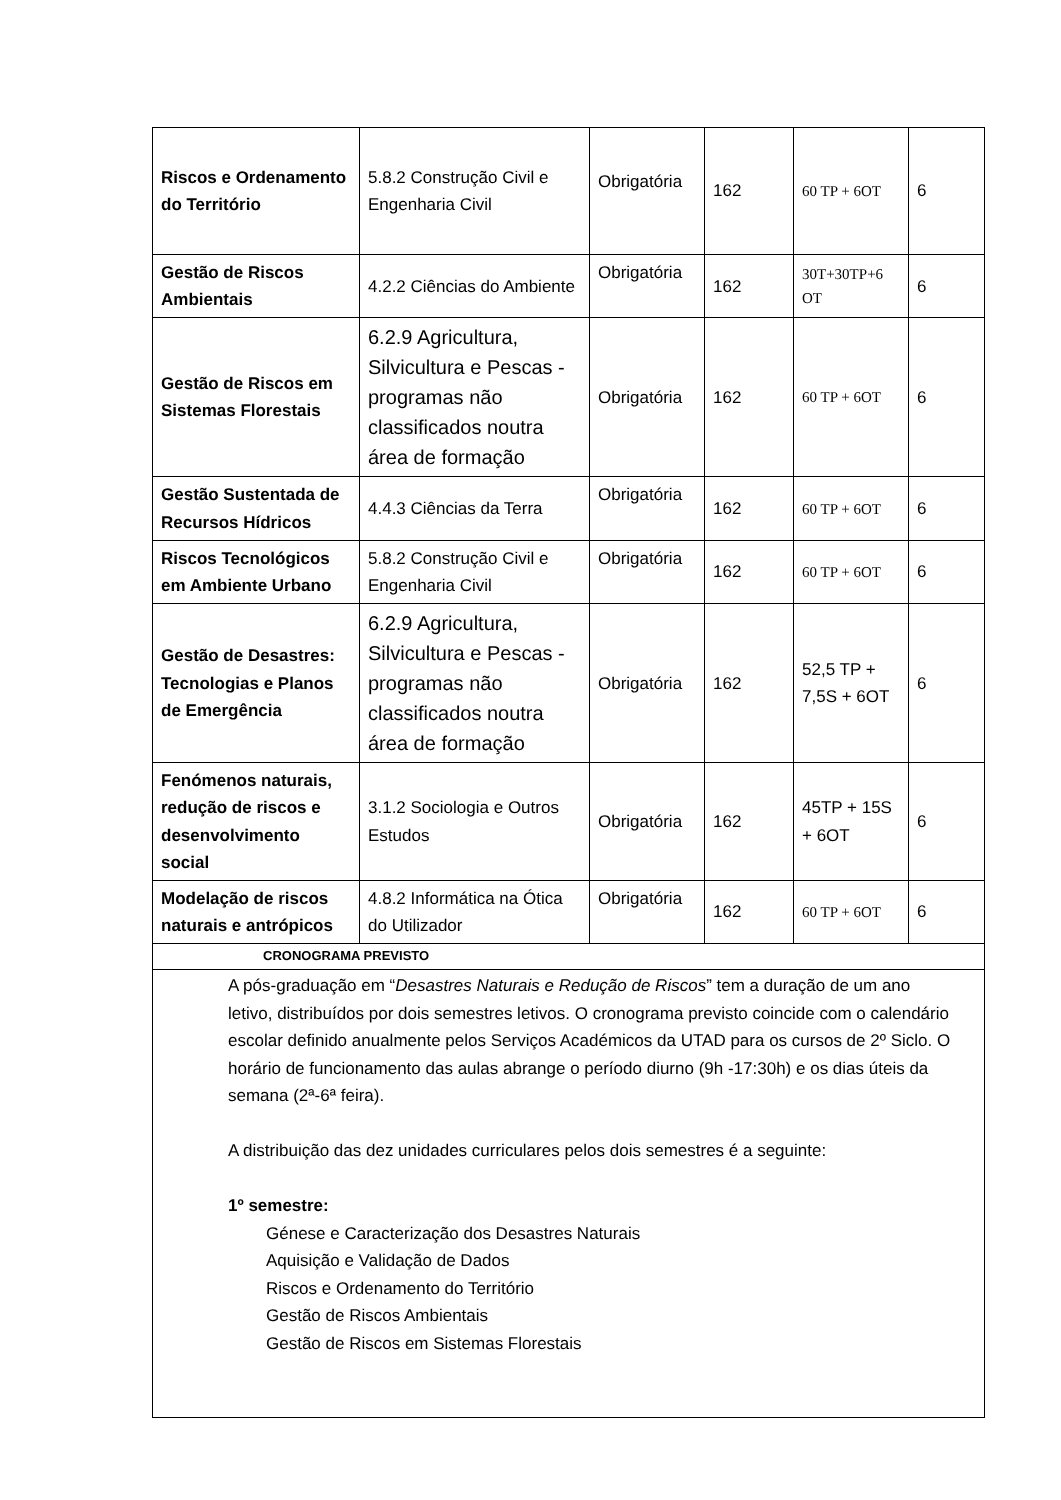| Riscos e Ordenamento do Território | 5.8.2 Construção Civil e Engenharia Civil | Obrigatória | 162 | 60 TP + 6OT | 6 |
| Gestão de Riscos Ambientais | 4.2.2 Ciências do Ambiente | Obrigatória | 162 | 30T+30TP+6 OT | 6 |
| Gestão de Riscos em Sistemas Florestais | 6.2.9 Agricultura, Silvicultura e Pescas - programas não classificados noutra área de formação | Obrigatória | 162 | 60 TP + 6OT | 6 |
| Gestão Sustentada de Recursos Hídricos | 4.4.3 Ciências da Terra | Obrigatória | 162 | 60 TP + 6OT | 6 |
| Riscos Tecnológicos em Ambiente Urbano | 5.8.2 Construção Civil e Engenharia Civil | Obrigatória | 162 | 60 TP + 6OT | 6 |
| Gestão de Desastres: Tecnologias e Planos de Emergência | 6.2.9 Agricultura, Silvicultura e Pescas - programas não classificados noutra área de formação | Obrigatória | 162 | 52,5 TP + 7,5S + 6OT | 6 |
| Fenómenos naturais, redução de riscos e desenvolvimento social | 3.1.2 Sociologia e Outros Estudos | Obrigatória | 162 | 45TP + 15S + 6OT | 6 |
| Modelação de riscos naturais e antrópicos | 4.8.2 Informática na Ótica do Utilizador | Obrigatória | 162 | 60 TP + 6OT | 6 |
| CRONOGRAMA PREVISTO | | | | | |
| A pós-graduação em “ Desastres Naturais e Redução de Riscos ” tem a duração de um ano letivo, distribuídos por dois semestres letivos. O cronograma previsto coincide com o calendário escolar definido anualmente pelos Serviços Académicos da UTAD para os cursos de 2º Siclo. O horário de funcionamento das aulas abrange o período diurno (9h -17:30h) e os dias úteis da semana (2ª-6ª feira). A distribuição das dez unidades curriculares pelos dois semestres é a seguinte: 1º semestre: Génese e Caracterização dos Desastres Naturais Aquisição e Validação de Dados Riscos e Ordenamento do Território Gestão de Riscos Ambientais Gestão de Riscos em Sistemas Florestais | | | | | |